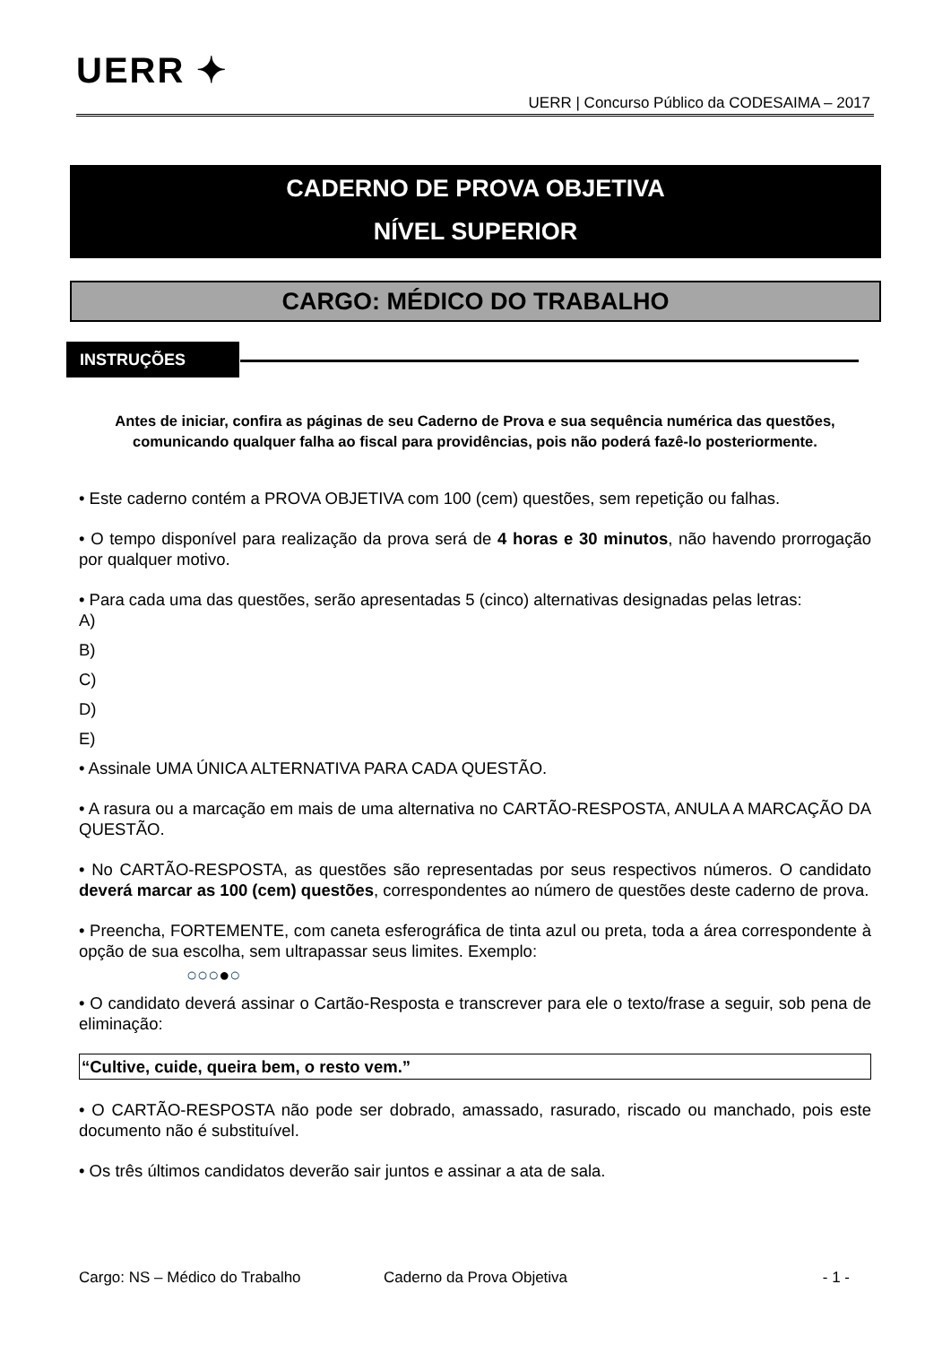UERR ✦
UERR | Concurso Público da CODESAIMA – 2017
CADERNO DE PROVA OBJETIVA
NÍVEL SUPERIOR
CARGO: MÉDICO DO TRABALHO
INSTRUÇÕES
Antes de iniciar, confira as páginas de seu Caderno de Prova e sua sequência numérica das questões, comunicando qualquer falha ao fiscal para providências, pois não poderá fazê-lo posteriormente.
• Este caderno contém a PROVA OBJETIVA com 100 (cem) questões, sem repetição ou falhas.
• O tempo disponível para realização da prova será de 4 horas e 30 minutos, não havendo prorrogação por qualquer motivo.
• Para cada uma das questões, serão apresentadas 5 (cinco) alternativas designadas pelas letras:
A)
B)
C)
D)
E)
• Assinale UMA ÚNICA ALTERNATIVA PARA CADA QUESTÃO.
• A rasura ou a marcação em mais de uma alternativa no CARTÃO-RESPOSTA, ANULA A MARCAÇÃO DA QUESTÃO.
• No CARTÃO-RESPOSTA, as questões são representadas por seus respectivos números. O candidato deverá marcar as 100 (cem) questões, correspondentes ao número de questões deste caderno de prova.
• Preencha, FORTEMENTE, com caneta esferográfica de tinta azul ou preta, toda a área correspondente à opção de sua escolha, sem ultrapassar seus limites. Exemplo:
○○○●○
• O candidato deverá assinar o Cartão-Resposta e transcrever para ele o texto/frase a seguir, sob pena de eliminação:
“Cultive, cuide, queira bem, o resto vem.”
• O CARTÃO-RESPOSTA não pode ser dobrado, amassado, rasurado, riscado ou manchado, pois este documento não é substituível.
• Os três últimos candidatos deverão sair juntos e assinar a ata de sala.
Cargo: NS – Médico do Trabalho Caderno da Prova Objetiva - 1 -